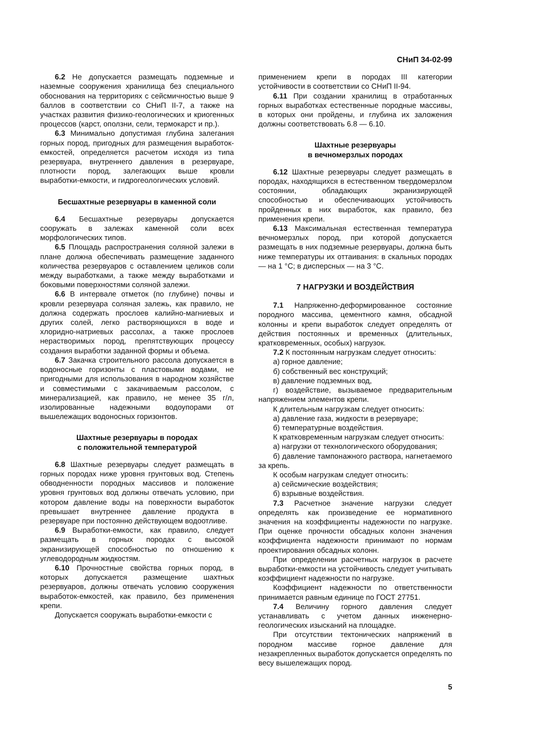СНиП 34-02-99
6.2 Не допускается размещать подземные и наземные сооружения хранилища без специального обоснования на территориях с сейсмичностью выше 9 баллов в соответствии со СНиП II-7, а также на участках развития физико-геологических и криогенных процессов (карст, оползни, сели, термокарст и пр.).
6.3 Минимально допустимая глубина залегания горных пород, пригодных для размещения выработок-емкостей, определяется расчетом исходя из типа резервуара, внутреннего давления в резервуаре, плотности пород, залегающих выше кровли выработки-емкости, и гидрогеологических условий.
Бесшахтные резервуары в каменной соли
6.4 Бесшахтные резервуары допускается сооружать в залежах каменной соли всех морфологических типов.
6.5 Площадь распространения соляной залежи в плане должна обеспечивать размещение заданного количества резервуаров с оставлением целиков соли между выработками, а также между выработками и боковыми поверхностями соляной залежи.
6.6 В интервале отметок (по глубине) почвы и кровли резервуара соляная залежь, как правило, не должна содержать прослоев калийно-магниевых и других солей, легко растворяющихся в воде и хлоридно-натриевых рассолах, а также прослоев нерастворимых пород, препятствующих процессу создания выработки заданной формы и объема.
6.7 Закачка строительного рассола допускается в водоносные горизонты с пластовыми водами, не пригодными для использования в народном хозяйстве и совместимыми с закачиваемым рассолом, с минерализацией, как правило, не менее 35 г/л, изолированные надежными водоупорами от вышележащих водоносных горизонтов.
Шахтные резервуары в породах
с положительной температурой
6.8 Шахтные резервуары следует размещать в горных породах ниже уровня грунтовых вод. Степень обводненности породных массивов и положение уровня грунтовых вод должны отвечать условию, при котором давление воды на поверхности выработок превышает внутреннее давление продукта в резервуаре при постоянно действующем водоотливе.
6.9 Выработки-емкости, как правило, следует размещать в горных породах с высокой экранизирующей способностью по отношению к углеводородным жидкостям.
6.10 Прочностные свойства горных пород, в которых допускается размещение шахтных резервуаров, должны отвечать условию сооружения выработок-емкостей, как правило, без применения крепи.
Допускается сооружать выработки-емкости с
применением крепи в породах III категории устойчивости в соответствии со СНиП II-94.
6.11 При создании хранилищ в отработанных горных выработках естественные породные массивы, в которых они пройдены, и глубина их заложения должны соответствовать 6.8 — 6.10.
Шахтные резервуары
в вечномерзлых породах
6.12 Шахтные резервуары следует размещать в породах, находящихся в естественном твердомерзлом состоянии, обладающих экранизирующей способностью и обеспечивающих устойчивость пройденных в них выработок, как правило, без применения крепи.
6.13 Максимальная естественная температура вечномерзлых пород, при которой допускается размещать в них подземные резервуары, должна быть ниже температуры их оттаивания: в скальных породах — на 1 °С; в дисперсных — на 3 °С.
7 НАГРУЗКИ И ВОЗДЕЙСТВИЯ
7.1 Напряженно-деформированное состояние породного массива, цементного камня, обсадной колонны и крепи выработок следует определять от действия постоянных и временных (длительных, кратковременных, особых) нагрузок.
7.2 К постоянным нагрузкам следует относить:
а) горное давление;
б) собственный вес конструкций;
в) давление подземных вод,
г) воздействие, вызываемое предварительным напряжением элементов крепи.
К длительным нагрузкам следует относить:
а) давление газа, жидкости в резервуаре;
б) температурные воздействия.
К кратковременным нагрузкам следует относить:
а) нагрузки от технологического оборудования;
б) давление тампонажного раствора, нагнетаемого за крепь.
К особым нагрузкам следует относить:
а) сейсмические воздействия;
б) взрывные воздействия.
7.3 Расчетное значение нагрузки следует определять как произведение ее нормативного значения на коэффициенты надежности по нагрузке. При оценке прочности обсадных колонн значения коэффициента надежности принимают по нормам проектирования обсадных колонн.
При определении расчетных нагрузок в расчете выработки-емкости на устойчивость следует учитывать коэффициент надежности по нагрузке.
Коэффициент надежности по ответственности принимается равным единице по ГОСТ 27751.
7.4 Величину горного давления следует устанавливать с учетом данных инженерно-геологических изысканий на площадке.
При отсутствии тектонических напряжений в породном массиве горное давление для незакрепленных выработок допускается определять по весу вышележащих пород.
5